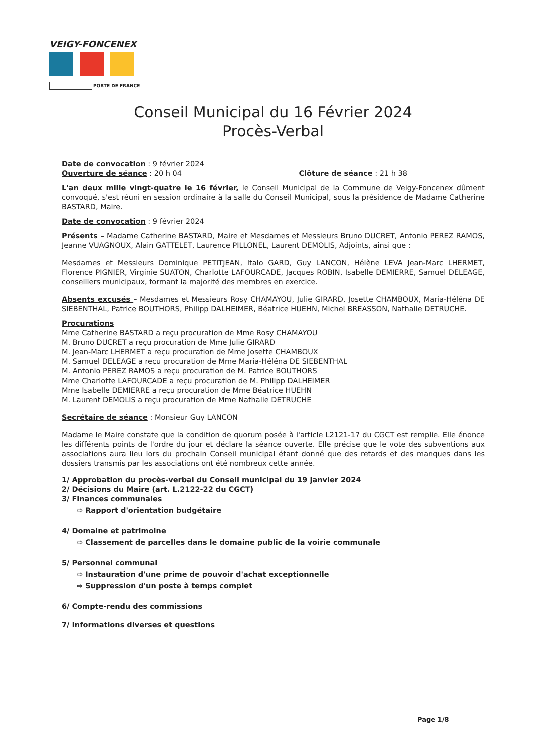VEIGY-FONCENEX
PORTE DE FRANCE
Conseil Municipal du 16 Février 2024
Procès-Verbal
Date de convocation : 9 février 2024
Ouverture de séance : 20 h 04 Clôture de séance : 21 h 38
L'an deux mille vingt-quatre le 16 février, le Conseil Municipal de la Commune de Veigy-Foncenex dûment convoqué, s'est réuni en session ordinaire à la salle du Conseil Municipal, sous la présidence de Madame Catherine BASTARD, Maire.
Date de convocation : 9 février 2024
Présents – Madame Catherine BASTARD, Maire et Mesdames et Messieurs Bruno DUCRET, Antonio PEREZ RAMOS, Jeanne VUAGNOUX, Alain GATTELET, Laurence PILLONEL, Laurent DEMOLIS, Adjoints, ainsi que :
Mesdames et Messieurs Dominique PETITJEAN, Italo GARD, Guy LANCON, Hélène LEVA Jean-Marc LHERMET, Florence PIGNIER, Virginie SUATON, Charlotte LAFOURCADE, Jacques ROBIN, Isabelle DEMIERRE, Samuel DELEAGE, conseillers municipaux, formant la majorité des membres en exercice.
Absents excusés – Mesdames et Messieurs Rosy CHAMAYOU, Julie GIRARD, Josette CHAMBOUX, Maria-Héléna DE SIEBENTHAL, Patrice BOUTHORS, Philipp DALHEIMER, Béatrice HUEHN, Michel BREASSON, Nathalie DETRUCHE.
Procurations
Mme Catherine BASTARD a reçu procuration de Mme Rosy CHAMAYOU
M. Bruno DUCRET a reçu procuration de Mme Julie GIRARD
M. Jean-Marc LHERMET a reçu procuration de Mme Josette CHAMBOUX
M. Samuel DELEAGE a reçu procuration de Mme Maria-Héléna DE SIEBENTHAL
M. Antonio PEREZ RAMOS a reçu procuration de M. Patrice BOUTHORS
Mme Charlotte LAFOURCADE a reçu procuration de M. Philipp DALHEIMER
Mme Isabelle DEMIERRE a reçu procuration de Mme Béatrice HUEHN
M. Laurent DEMOLIS a reçu procuration de Mme Nathalie DETRUCHE
Secrétaire de séance : Monsieur Guy LANCON
Madame le Maire constate que la condition de quorum posée à l'article L2121-17 du CGCT est remplie. Elle énonce les différents points de l'ordre du jour et déclare la séance ouverte. Elle précise que le vote des subventions aux associations aura lieu lors du prochain Conseil municipal étant donné que des retards et des manques dans les dossiers transmis par les associations ont été nombreux cette année.
1/ Approbation du procès-verbal du Conseil municipal du 19 janvier 2024
2/ Décisions du Maire (art. L.2122-22 du CGCT)
3/ Finances communales
⇨ Rapport d'orientation budgétaire
4/ Domaine et patrimoine
⇨ Classement de parcelles dans le domaine public de la voirie communale
5/ Personnel communal
⇨ Instauration d'une prime de pouvoir d'achat exceptionnelle
⇨ Suppression d'un poste à temps complet
6/ Compte-rendu des commissions
7/ Informations diverses et questions
Page 1/8